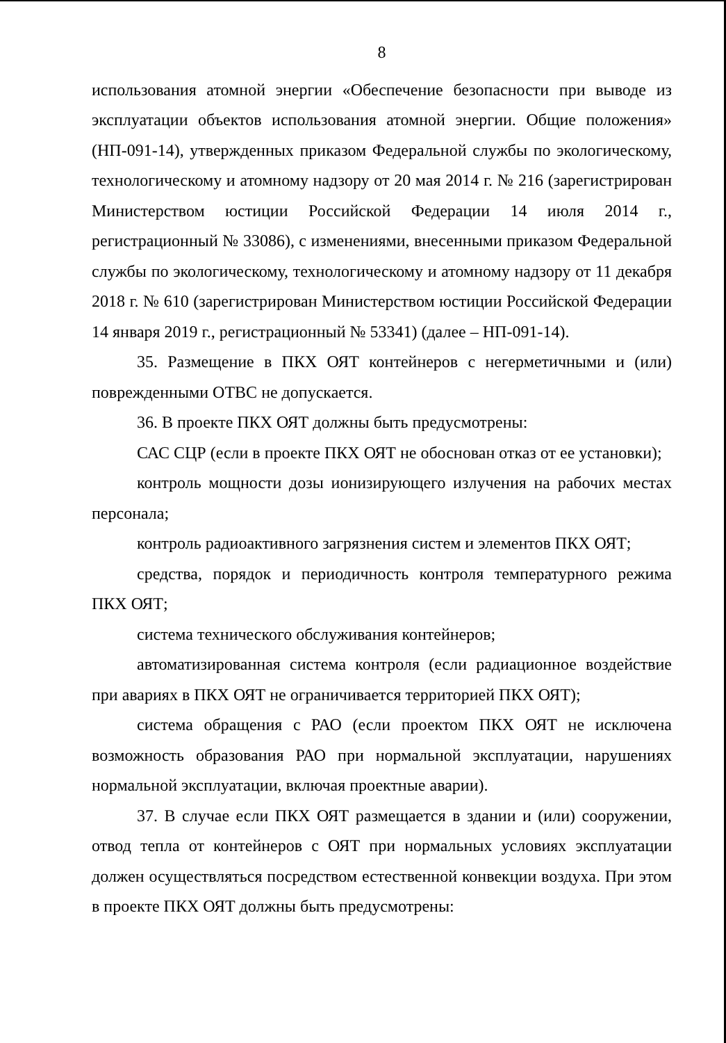8
использования атомной энергии «Обеспечение безопасности при выводе из эксплуатации объектов использования атомной энергии. Общие положения» (НП-091-14), утвержденных приказом Федеральной службы по экологическому, технологическому и атомному надзору от 20 мая 2014 г. № 216 (зарегистрирован Министерством юстиции Российской Федерации 14 июля 2014 г., регистрационный № 33086), с изменениями, внесенными приказом Федеральной службы по экологическому, технологическому и атомному надзору от 11 декабря 2018 г. № 610 (зарегистрирован Министерством юстиции Российской Федерации 14 января 2019 г., регистрационный № 53341) (далее – НП-091-14).
35. Размещение в ПКХ ОЯТ контейнеров с негерметичными и (или) поврежденными ОТВС не допускается.
36. В проекте ПКХ ОЯТ должны быть предусмотрены:
САС СЦР (если в проекте ПКХ ОЯТ не обоснован отказ от ее установки);
контроль мощности дозы ионизирующего излучения на рабочих местах персонала;
контроль радиоактивного загрязнения систем и элементов ПКХ ОЯТ;
средства, порядок и периодичность контроля температурного режима ПКХ ОЯТ;
система технического обслуживания контейнеров;
автоматизированная система контроля (если радиационное воздействие при авариях в ПКХ ОЯТ не ограничивается территорией ПКХ ОЯТ);
система обращения с РАО (если проектом ПКХ ОЯТ не исключена возможность образования РАО при нормальной эксплуатации, нарушениях нормальной эксплуатации, включая проектные аварии).
37. В случае если ПКХ ОЯТ размещается в здании и (или) сооружении, отвод тепла от контейнеров с ОЯТ при нормальных условиях эксплуатации должен осуществляться посредством естественной конвекции воздуха. При этом в проекте ПКХ ОЯТ должны быть предусмотрены: